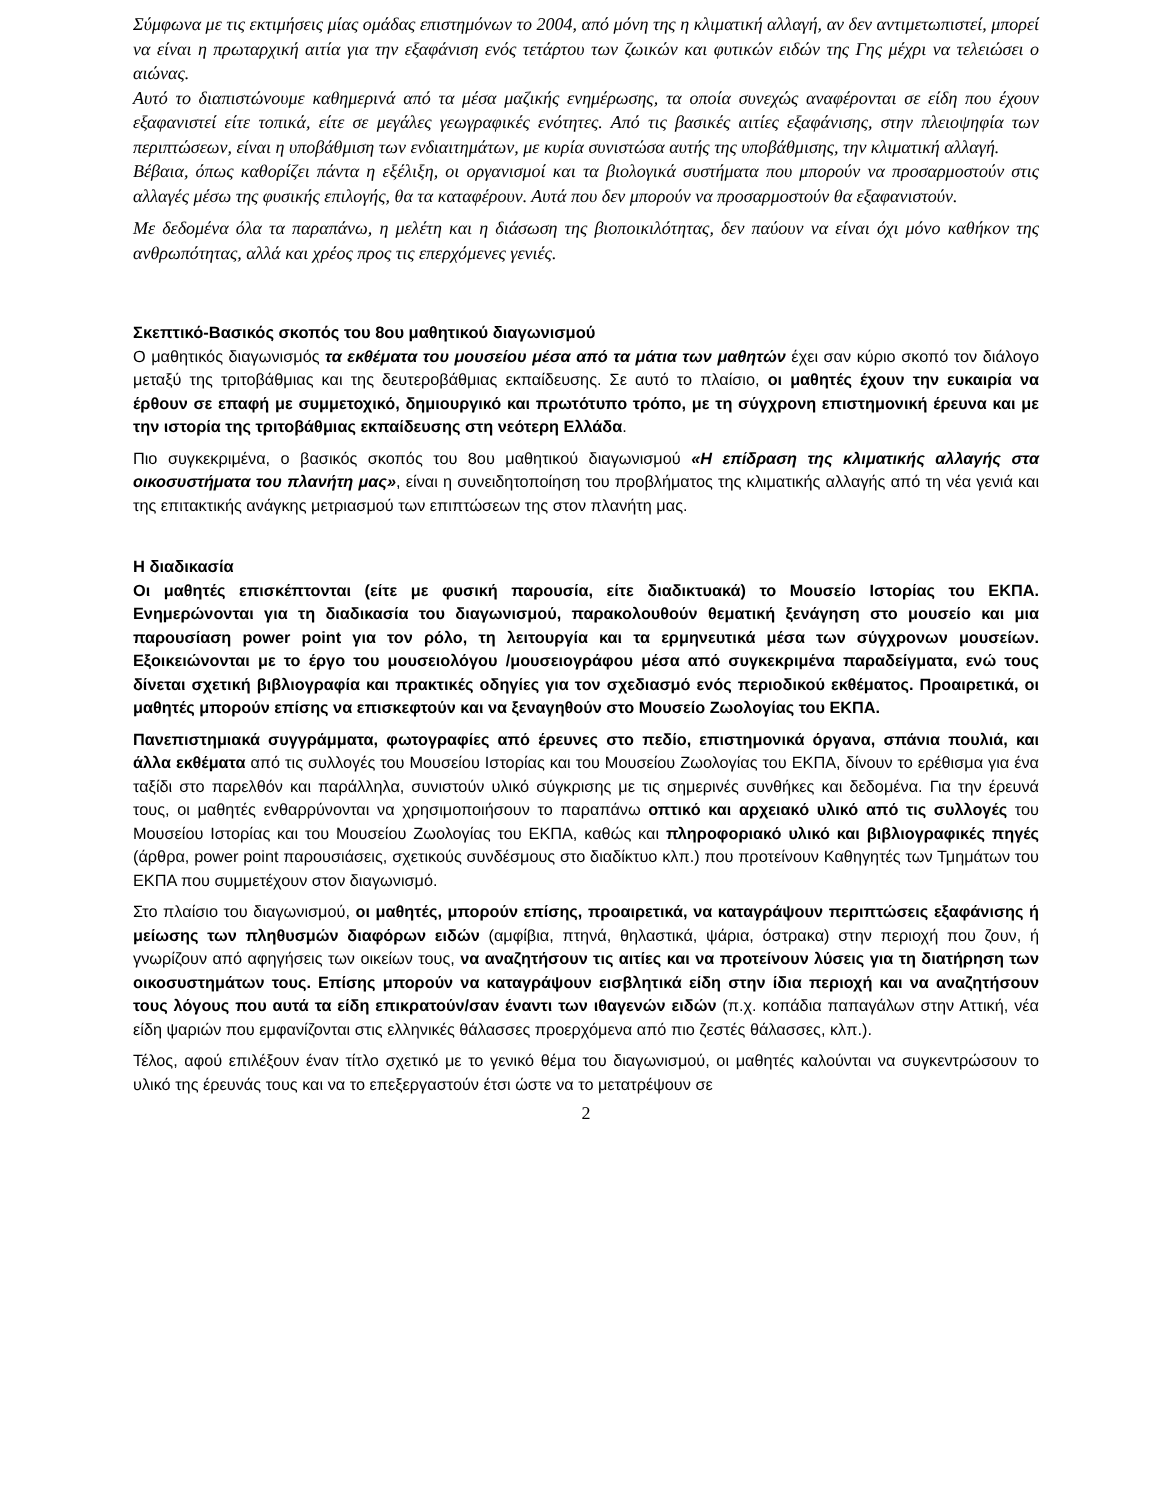Σύμφωνα με τις εκτιμήσεις μίας ομάδας επιστημόνων το 2004, από μόνη της η κλιματική αλλαγή, αν δεν αντιμετωπιστεί, μπορεί να είναι η πρωταρχική αιτία για την εξαφάνιση ενός τετάρτου των ζωικών και φυτικών ειδών της Γης μέχρι να τελειώσει ο αιώνας.
Αυτό το διαπιστώνουμε καθημερινά από τα μέσα μαζικής ενημέρωσης, τα οποία συνεχώς αναφέρονται σε είδη που έχουν εξαφανιστεί είτε τοπικά, είτε σε μεγάλες γεωγραφικές ενότητες. Από τις βασικές αιτίες εξαφάνισης, στην πλειοψηφία των περιπτώσεων, είναι η υποβάθμιση των ενδιαιτημάτων, με κυρία συνιστώσα αυτής της υποβάθμισης, την κλιματική αλλαγή.
Βέβαια, όπως καθορίζει πάντα η εξέλιξη, οι οργανισμοί και τα βιολογικά συστήματα που μπορούν να προσαρμοστούν στις αλλαγές μέσω της φυσικής επιλογής, θα τα καταφέρουν. Αυτά που δεν μπορούν να προσαρμοστούν θα εξαφανιστούν.
Με δεδομένα όλα τα παραπάνω, η μελέτη και η διάσωση της βιοποικιλότητας, δεν παύουν να είναι όχι μόνο καθήκον της ανθρωπότητας, αλλά και χρέος προς τις επερχόμενες γενιές.
Σκεπτικό-Βασικός σκοπός του 8ου μαθητικού διαγωνισμού
Ο μαθητικός διαγωνισμός τα εκθέματα του μουσείου μέσα από τα μάτια των μαθητών έχει σαν κύριο σκοπό τον διάλογο μεταξύ της τριτοβάθμιας και της δευτεροβάθμιας εκπαίδευσης. Σε αυτό το πλαίσιο, οι μαθητές έχουν την ευκαιρία να έρθουν σε επαφή με συμμετοχικό, δημιουργικό και πρωτότυπο τρόπο, με τη σύγχρονη επιστημονική έρευνα και με την ιστορία της τριτοβάθμιας εκπαίδευσης στη νεότερη Ελλάδα.
Πιο συγκεκριμένα, ο βασικός σκοπός του 8ου μαθητικού διαγωνισμού «Η επίδραση της κλιματικής αλλαγής στα οικοσυστήματα του πλανήτη μας», είναι η συνειδητοποίηση του προβλήματος της κλιματικής αλλαγής από τη νέα γενιά και της επιτακτικής ανάγκης μετριασμού των επιπτώσεων της στον πλανήτη μας.
Η διαδικασία
Οι μαθητές επισκέπτονται (είτε με φυσική παρουσία, είτε διαδικτυακά) το Μουσείο Ιστορίας του ΕΚΠΑ. Ενημερώνονται για τη διαδικασία του διαγωνισμού, παρακολουθούν θεματική ξενάγηση στο μουσείο και μια παρουσίαση power point για τον ρόλο, τη λειτουργία και τα ερμηνευτικά μέσα των σύγχρονων μουσείων. Εξοικειώνονται με το έργο του μουσειολόγου /μουσειογράφου μέσα από συγκεκριμένα παραδείγματα, ενώ τους δίνεται σχετική βιβλιογραφία και πρακτικές οδηγίες για τον σχεδιασμό ενός περιοδικού εκθέματος. Προαιρετικά, οι μαθητές μπορούν επίσης να επισκεφτούν και να ξεναγηθούν στο Μουσείο Ζωολογίας του ΕΚΠΑ.
Πανεπιστημιακά συγγράμματα, φωτογραφίες από έρευνες στο πεδίο, επιστημονικά όργανα, σπάνια πουλιά, και άλλα εκθέματα από τις συλλογές του Μουσείου Ιστορίας και του Μουσείου Ζωολογίας του ΕΚΠΑ, δίνουν το ερέθισμα για ένα ταξίδι στο παρελθόν και παράλληλα, συνιστούν υλικό σύγκρισης με τις σημερινές συνθήκες και δεδομένα. Για την έρευνά τους, οι μαθητές ενθαρρύνονται να χρησιμοποιήσουν το παραπάνω οπτικό και αρχειακό υλικό από τις συλλογές του Μουσείου Ιστορίας και του Μουσείου Ζωολογίας του ΕΚΠΑ, καθώς και πληροφοριακό υλικό και βιβλιογραφικές πηγές (άρθρα, power point παρουσιάσεις, σχετικούς συνδέσμους στο διαδίκτυο κλπ.) που προτείνουν Καθηγητές των Τμημάτων του ΕΚΠΑ που συμμετέχουν στον διαγωνισμό.
Στο πλαίσιο του διαγωνισμού, οι μαθητές, μπορούν επίσης, προαιρετικά, να καταγράψουν περιπτώσεις εξαφάνισης ή μείωσης των πληθυσμών διαφόρων ειδών (αμφίβια, πτηνά, θηλαστικά, ψάρια, όστρακα) στην περιοχή που ζουν, ή γνωρίζουν από αφηγήσεις των οικείων τους, να αναζητήσουν τις αιτίες και να προτείνουν λύσεις για τη διατήρηση των οικοσυστημάτων τους. Επίσης μπορούν να καταγράψουν εισβλητικά είδη στην ίδια περιοχή και να αναζητήσουν τους λόγους που αυτά τα είδη επικρατούν/σαν έναντι των ιθαγενών ειδών (π.χ. κοπάδια παπαγάλων στην Αττική, νέα είδη ψαριών που εμφανίζονται στις ελληνικές θάλασσες προερχόμενα από πιο ζεστές θάλασσες, κλπ.).
Τέλος, αφού επιλέξουν έναν τίτλο σχετικό με το γενικό θέμα του διαγωνισμού, οι μαθητές καλούνται να συγκεντρώσουν το υλικό της έρευνάς τους και να το επεξεργαστούν έτσι ώστε να το μετατρέψουν σε
2